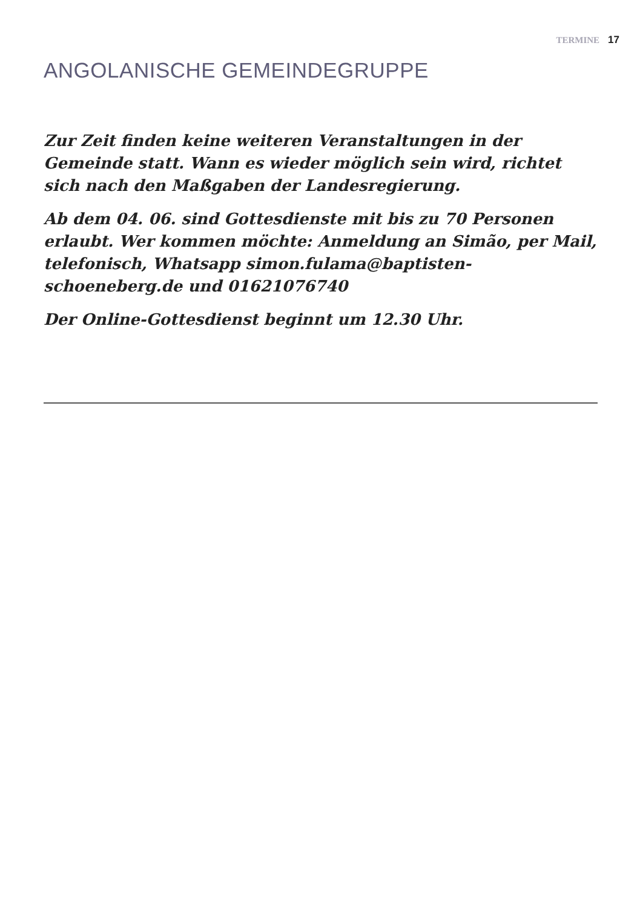TERMINE 17
ANGOLANISCHE GEMEINDEGRUPPE
Zur Zeit finden keine weiteren Veranstaltungen in der Gemeinde statt. Wann es wieder möglich sein wird, richtet sich nach den Maßgaben der Landesregierung.
Ab dem 04. 06. sind Gottesdienste mit bis zu 70 Personen erlaubt. Wer kommen möchte: Anmeldung an Simão, per Mail, telefonisch, Whatsapp simon.fulama@baptisten-schoeneberg.de und 01621076740
Der Online-Gottesdienst beginnt um 12.30 Uhr.